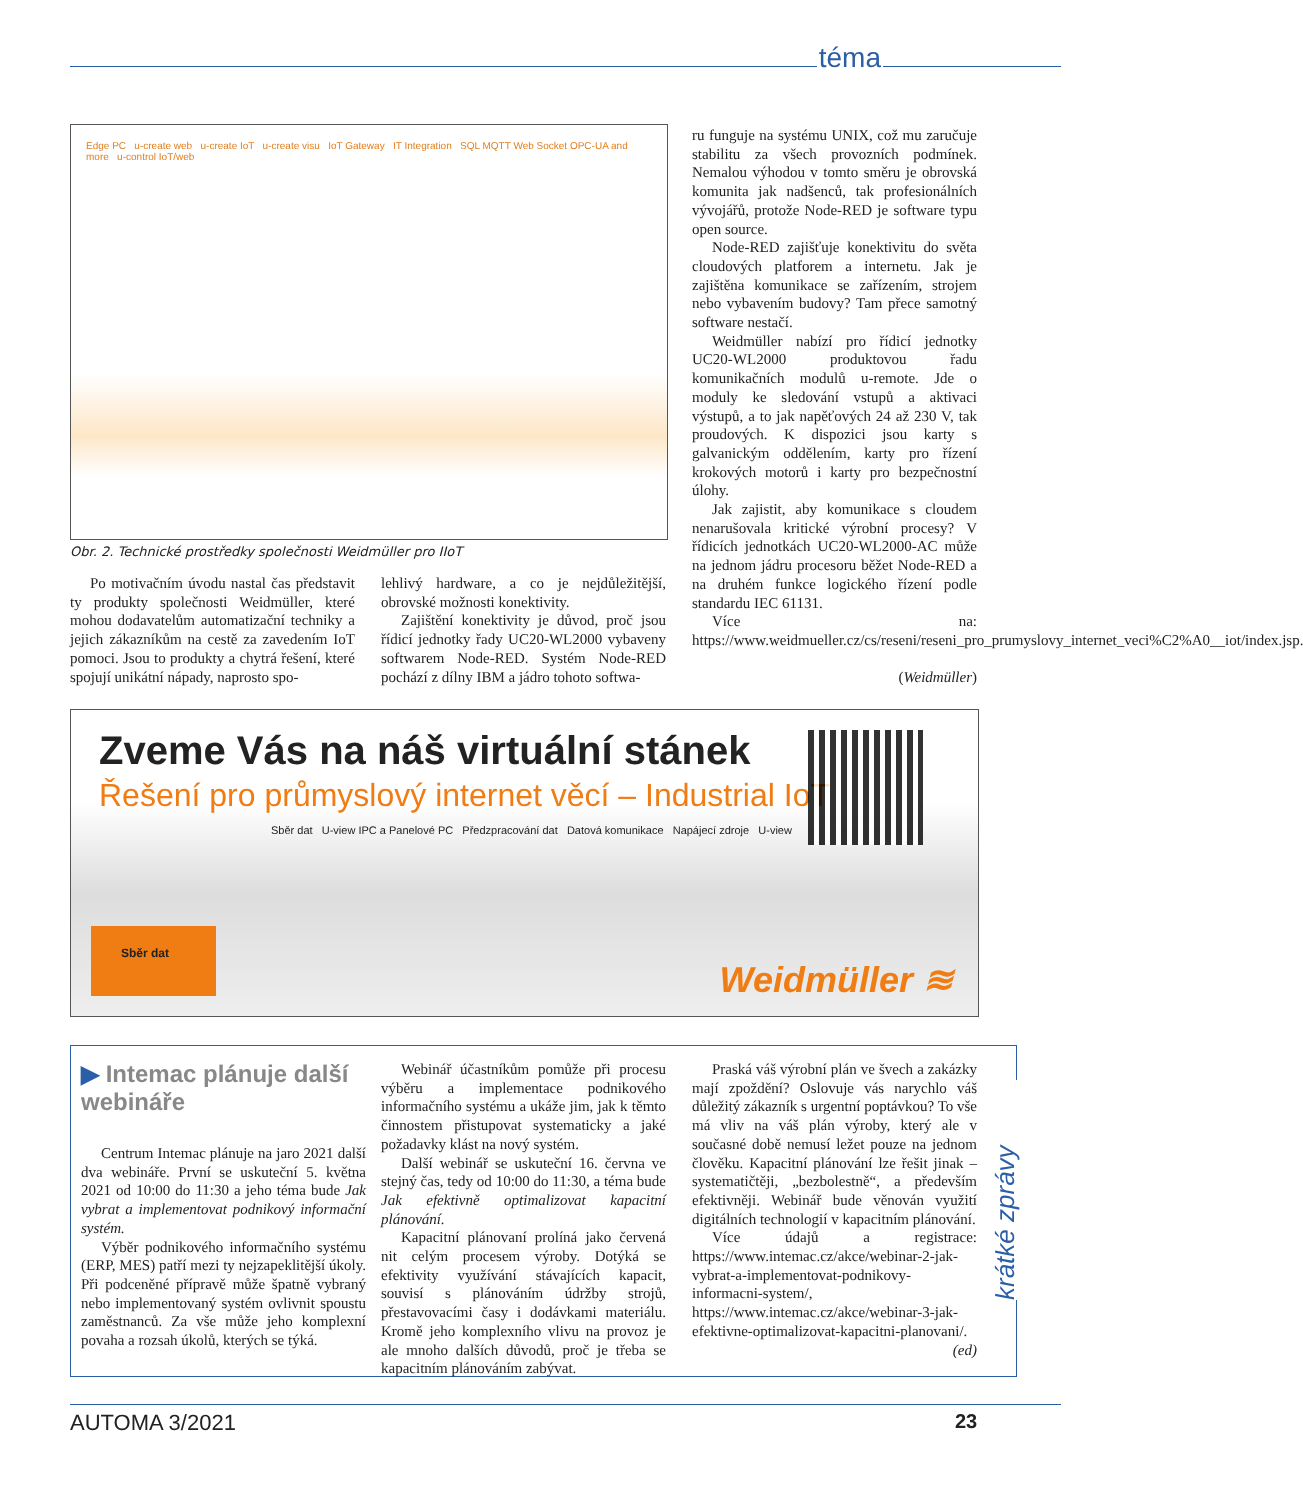téma
Edge PC u-create web u-create IoT u-create visu IoT Gateway IT Integration SQL MQTT Web Socket OPC-UA and more u-control IoT/web
Obr. 2. Technické prostředky společnosti Weidmüller pro IIoT
Po motivačním úvodu nastal čas představit ty produkty společnosti Weidmüller, které mohou dodavatelům automatizační techniky a jejich zákazníkům na cestě za zavedením IoT pomoci. Jsou to produkty a chytrá řešení, které spojují unikátní nápady, naprosto spo-
lehlivý hardware, a co je nejdůležitější, obrovské možnosti konektivity.
Zajištění konektivity je důvod, proč jsou řídicí jednotky řady UC20-WL2000 vybaveny softwarem Node-RED. Systém Node-RED pochází z dílny IBM a jádro tohoto softwa-
ru funguje na systému UNIX, což mu zaručuje stabilitu za všech provozních podmínek. Nemalou výhodou v tomto směru je obrovská komunita jak nadšenců, tak profesionálních vývojářů, protože Node-RED je software typu open source.
Node-RED zajišťuje konektivitu do světa cloudových platforem a internetu. Jak je zajištěna komunikace se zařízením, strojem nebo vybavením budovy? Tam přece samotný software nestačí.
Weidmüller nabízí pro řídicí jednotky UC20-WL2000 produktovou řadu komunikačních modulů u-remote. Jde o moduly ke sledování vstupů a aktivaci výstupů, a to jak napěťových 24 až 230 V, tak proudových. K dispozici jsou karty s galvanickým oddělením, karty pro řízení krokových motorů i karty pro bezpečnostní úlohy.
Jak zajistit, aby komunikace s cloudem nenarušovala kritické výrobní procesy? V řídicích jednotkách UC20-WL2000-AC může na jednom jádru procesoru běžet Node-RED a na druhém funkce logického řízení podle standardu IEC 61131.
Více na: https://www.weidmueller.cz/cs/reseni/reseni_pro_prumyslovy_internet_veci%C2%A0__iot/index.jsp.
(Weidmüller)
Zveme Vás na náš virtuální stánek
Řešení pro průmyslový internet věcí – Industrial IoT
Sběr dat U-view IPC a Panelové PC Předzpracování dat Datová komunikace Napájecí zdroje U-view
Sběr dat Weidmüller ≋
▶ Intemac plánuje další webináře
Centrum Intemac plánuje na jaro 2021 další dva webináře. První se uskuteční 5. května 2021 od 10:00 do 11:30 a jeho téma bude Jak vybrat a implementovat podnikový informační systém.
Výběr podnikového informačního systému (ERP, MES) patří mezi ty nejzapeklitější úkoly. Při podceněné přípravě může špatně vybraný nebo implementovaný systém ovlivnit spoustu zaměstnanců. Za vše může jeho komplexní povaha a rozsah úkolů, kterých se týká.
Webinář účastníkům pomůže při procesu výběru a implementace podnikového informačního systému a ukáže jim, jak k těmto činnostem přistupovat systematicky a jaké požadavky klást na nový systém.
Další webinář se uskuteční 16. června ve stejný čas, tedy od 10:00 do 11:30, a téma bude Jak efektivně optimalizovat kapacitní plánování.
Kapacitní plánovaní prolíná jako červená nit celým procesem výroby. Dotýká se efektivity využívání stávajících kapacit, souvisí s plánováním údržby strojů, přestavovacími časy i dodávkami materiálu. Kromě jeho komplexního vlivu na provoz je ale mnoho dalších důvodů, proč je třeba se kapacitním plánováním zabývat.
Praská váš výrobní plán ve švech a zakázky mají zpoždění? Oslovuje vás narychlo váš důležitý zákazník s urgentní poptávkou? To vše má vliv na váš plán výroby, který ale v současné době nemusí ležet pouze na jednom člověku. Kapacitní plánování lze řešit jinak – systematičtěji, „bezbolestně“, a především efektivněji. Webinář bude věnován využití digitálních technologií v kapacitním plánování.
Více údajů a registrace: https://www.intemac.cz/akce/webinar-2-jak-vybrat-a-implementovat-podnikovy-informacni-system/, https://www.intemac.cz/akce/webinar-3-jak-efektivne-optimalizovat-kapacitni-planovani/. (ed)
krátké zprávy
AUTOMA 3/2021 23